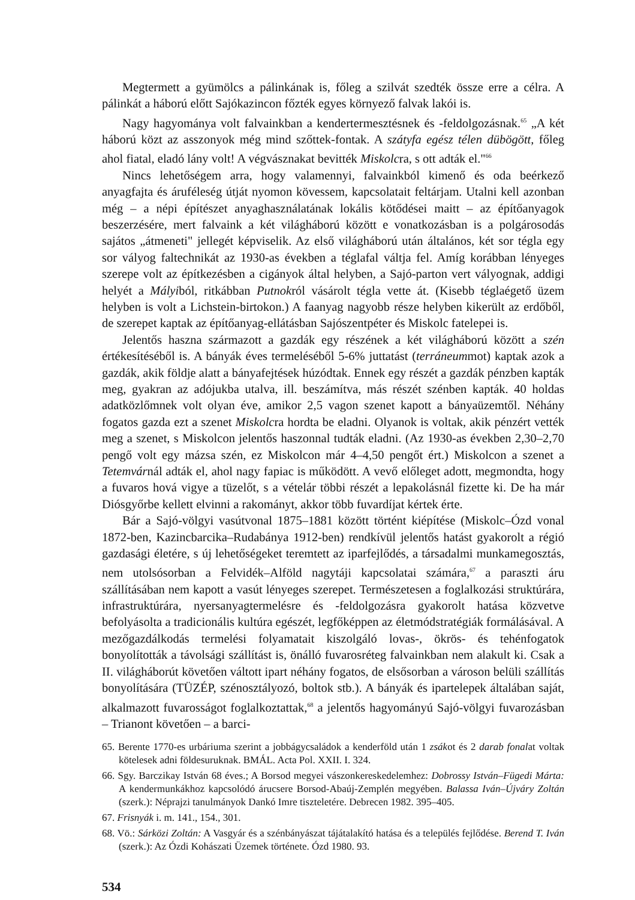Megtermett a gyümölcs a pálinkának is, főleg a szilvát szedték össze erre a célra. A pálinkát a háború előtt Sajókazincon főzték egyes környező falvak lakói is.
Nagy hagyománya volt falvainkban a kendertermesztésnek és -feldolgozásnak.<sup>65</sup> „A két háború közt az asszonyok még mind szőttek-fontak. A szátyfa egész télen dübögött, főleg ahol fiatal, eladó lány volt! A végvásznakat bevitték Miskolcra, s ott adták el."<sup>66</sup>
Nincs lehetőségem arra, hogy valamennyi, falvainkból kimenő és oda beérkező anyagfajta és áruféleség útját nyomon kövessem, kapcsolatait feltárjam. Utalni kell azonban még – a népi építészet anyaghasználatának lokális kötődései maitt – az építőanyagok beszerzésére, mert falvaink a két világháború között e vonatkozásban is a polgárosodás sajátos „átmeneti" jellegét képviselik. Az első világháború után általános, két sor tégla egy sor vályog faltechnikát az 1930-as években a téglafal váltja fel. Amíg korábban lényeges szerepe volt az építkezésben a cigányok által helyben, a Sajó-parton vert vályognak, addigi helyét a Mályiból, ritkábban Putnokról vásárolt tégla vette át. (Kisebb téglaégető üzem helyben is volt a Lichstein-birtokon.) A faanyag nagyobb része helyben kikerült az erdőből, de szerepet kaptak az építőanyag-ellátásban Sajószentpéter és Miskolc fatelepei is.
Jelentős haszna származott a gazdák egy részének a két világháború között a szén értékesítéséből is. A bányák éves termeléséből 5-6% juttatást (terráneummot) kaptak azok a gazdák, akik földje alatt a bányafejtések húzódtak. Ennek egy részét a gazdák pénzben kapták meg, gyakran az adójukba utalva, ill. beszámítva, más részét szénben kapták. 40 holdas adatközlőmnek volt olyan éve, amikor 2,5 vagon szenet kapott a bányaüzemtől. Néhány fogatos gazda ezt a szenet Miskolcra hordta be eladni. Olyanok is voltak, akik pénzért vették meg a szenet, s Miskolcon jelentős haszonnal tudták eladni. (Az 1930-as években 2,30–2,70 pengő volt egy mázsa szén, ez Miskolcon már 4–4,50 pengőt ért.) Miskolcon a szenet a Tetemvárnál adták el, ahol nagy fapiac is működött. A vevő előleget adott, megmondta, hogy a fuvaros hová vigye a tüzelőt, s a vételár többi részét a lepakolásnál fizette ki. De ha már Diósgyőrbe kellett elvinni a rakományt, akkor több fuvardíjat kértek érte.
Bár a Sajó-völgyi vasútvonal 1875–1881 között történt kiépítése (Miskolc–Ózd vonal 1872-ben, Kazincbarcika–Rudabánya 1912-ben) rendkívül jelentős hatást gyakorolt a régió gazdasági életére, s új lehetőségeket teremtett az iparfejlődés, a társadalmi munkamegosztás, nem utolsósorban a Felvidék–Alföld nagytáji kapcsolatai számára,<sup>67</sup> a paraszti áru szállításában nem kapott a vasút lényeges szerepet. Természetesen a foglalkozási struktúrára, infrastruktúrára, nyersanyagtermelésre és -feldolgozásra gyakorolt hatása közvetve befolyásolta a tradicionális kultúra egészét, legfőképpen az életmódstratégiák formálásával. A mezőgazdálkodás termelési folyamatait kiszolgáló lovas-, ökrös- és tehénfogatok bonyolították a távolsági szállítást is, önálló fuvarosréteg falvainkban nem alakult ki. Csak a II. világháborút követően váltott ipart néhány fogatos, de elsősorban a városon belüli szállítás bonyolítására (TÜZÉP, szénosztályozó, boltok stb.). A bányák és ipartelepek általában saját, alkalmazott fuvarosságot foglalkoztattak,<sup>68</sup> a jelentős hagyományú Sajó-völgyi fuvarozásban – Trianont követően – a barci-
65. Berente 1770-es urbáriuma szerint a jobbágycsaládok a kenderföld után 1 zsákot és 2 darab fonalat voltak kötelesek adni földesuruknak. BMÁL. Acta Pol. XXII. I. 324.
66. Sgy. Barczikay István 68 éves.; A Borsod megyei vászonkereskedelemhez: Dobrossy István–Fügedi Márta: A kendermunkákhoz kapcsolódó árucsere Borsod-Abaúj-Zemplén megyében. Balassa Iván–Újváry Zoltán (szerk.): Néprajzi tanulmányok Dankó Imre tiszteletére. Debrecen 1982. 395–405.
67. Frisnyák i. m. 141., 154., 301.
68. Vö.: Sárközi Zoltán: A Vasgyár és a szénbányászat tájátalakító hatása és a település fejlődése. Berend T. Iván (szerk.): Az Ózdi Kohászati Üzemek története. Ózd 1980. 93.
534